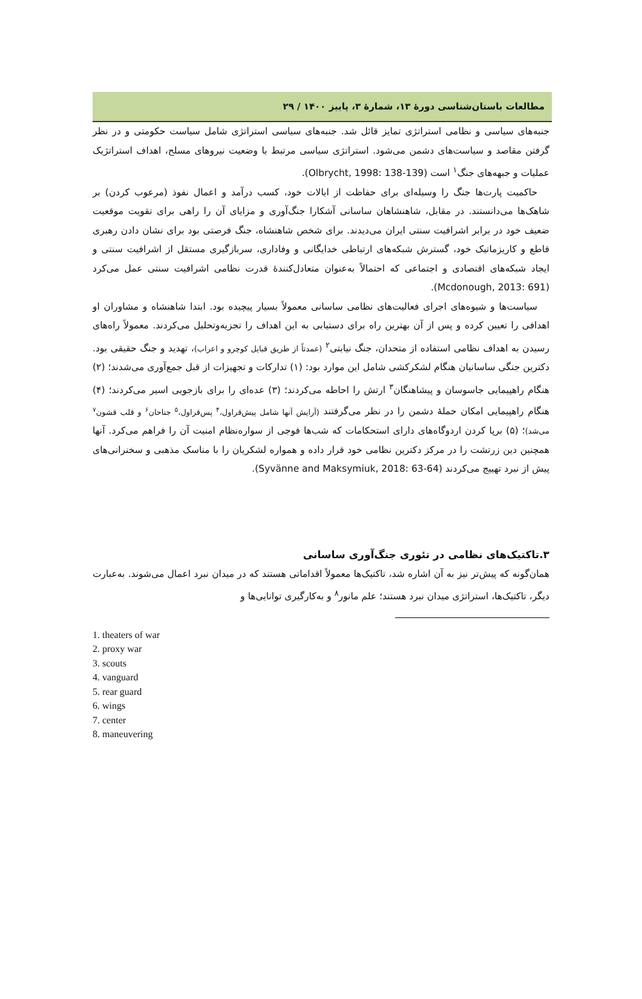مطالعات باستان‌شناسی دورهٔ ۱۳، شمارهٔ ۳، پاییز ۱۴۰۰ / ۲۹
جنبه‌های سیاسی و نظامی استراتژی تمایز قائل شد. جنبه‌های سیاسی استراتژی شامل سیاست حکومتی و در نظر گرفتن مقاصد و سیاست‌های دشمن می‌شود. استراتژی سیاسی مرتبط با وضعیت نیروهای مسلح، اهداف استراتژیک عملیات و جبهه‌های جنگ<sup>۱</sup> است (Olbrycht, 1998: 138-139).
حاکمیت پارت‌ها جنگ را وسیله‌ای برای حفاظت از ایالات خود، کسب درآمد و اعمال نفوذ (مرعوب کردن) بر شاهک‌ها می‌دانستند. در مقابل، شاهنشاهان ساسانی آشکارا جنگ‌آوری و مزایای آن را راهی برای تقویت موقعیت ضعیف خود در برابر اشرافیت سنتی ایران می‌دیدند. برای شخص شاهنشاه، جنگ فرصتی بود برای نشان دادن رهبری قاطع و کاریزماتیک خود، گسترش شبکه‌های ارتباطی خدایگانی و وفاداری، سربازگیری مستقل از اشرافیت سنتی و ایجاد شبکه‌های اقتصادی و اجتماعی که احتمالاً به‌عنوان متعادل‌کنندهٔ قدرت نظامی اشرافیت سنتی عمل می‌کرد (Mcdonough, 2013: 691).
سیاست‌ها و شیوه‌های اجرای فعالیت‌های نظامی ساسانی معمولاً بسیار پیچیده بود. ابتدا شاهنشاه و مشاوران او اهدافی را تعیین کرده و پس از آن بهترین راه برای دستیابی به این اهداف را تجزیه‌وتحلیل می‌کردند. معمولاً راه‌های رسیدن به اهداف نظامی استفاده از متحدان، جنگ نیابتی<sup>۲</sup> (عمدتاً از طریق قبایل کوچرو و اعراب)، تهدید و جنگ حقیقی بود. دکترین جنگی ساسانیان هنگام لشکرکشی شامل این موارد بود: (۱) تدارکات و تجهیزات از قبل جمع‌آوری می‌شدند؛ (۲) هنگام راهپیمایی جاسوسان و پیشاهنگان<sup>۳</sup> ارتش را احاطه می‌کردند؛ (۳) عده‌ای را برای بازجویی اسیر می‌کردند؛ (۴) هنگام راهپیمایی امکان حملهٔ دشمن را در نظر می‌گرفتند (آرایش آنها شامل پیش‌قراول،<sup>۴</sup> پس‌قراول،<sup>۵</sup> جناحان<sup>۶</sup> و قلب قشون<sup>۷</sup> می‌شد)؛ (۵) برپا کردن اردوگاه‌های دارای استحکامات که شب‌ها فوجی از سواره‌نظام امنیت آن را فراهم می‌کرد. آنها همچنین دین زرتشت را در مرکز دکترین نظامی خود قرار داده و همواره لشکریان را با مناسک مذهبی و سخنرانی‌های پیش از نبرد تهییج می‌کردند (Syvänne and Maksymiuk, 2018: 63-64).
۳.تاکتیک‌های نظامی در تئوری جنگ‌آوری ساسانی
همان‌گونه که پیش‌تر نیز به آن اشاره شد، تاکتیک‌ها معمولاً اقداماتی هستند که در میدان نبرد اعمال می‌شوند. به‌عبارت دیگر، تاکتیک‌ها، استراتژی میدان نبرد هستند؛ علم مانور<sup>۸</sup> و به‌کارگیری توانایی‌ها و
1. theaters of war
2. proxy war
3. scouts
4. vanguard
5. rear guard
6. wings
7. center
8. maneuvering